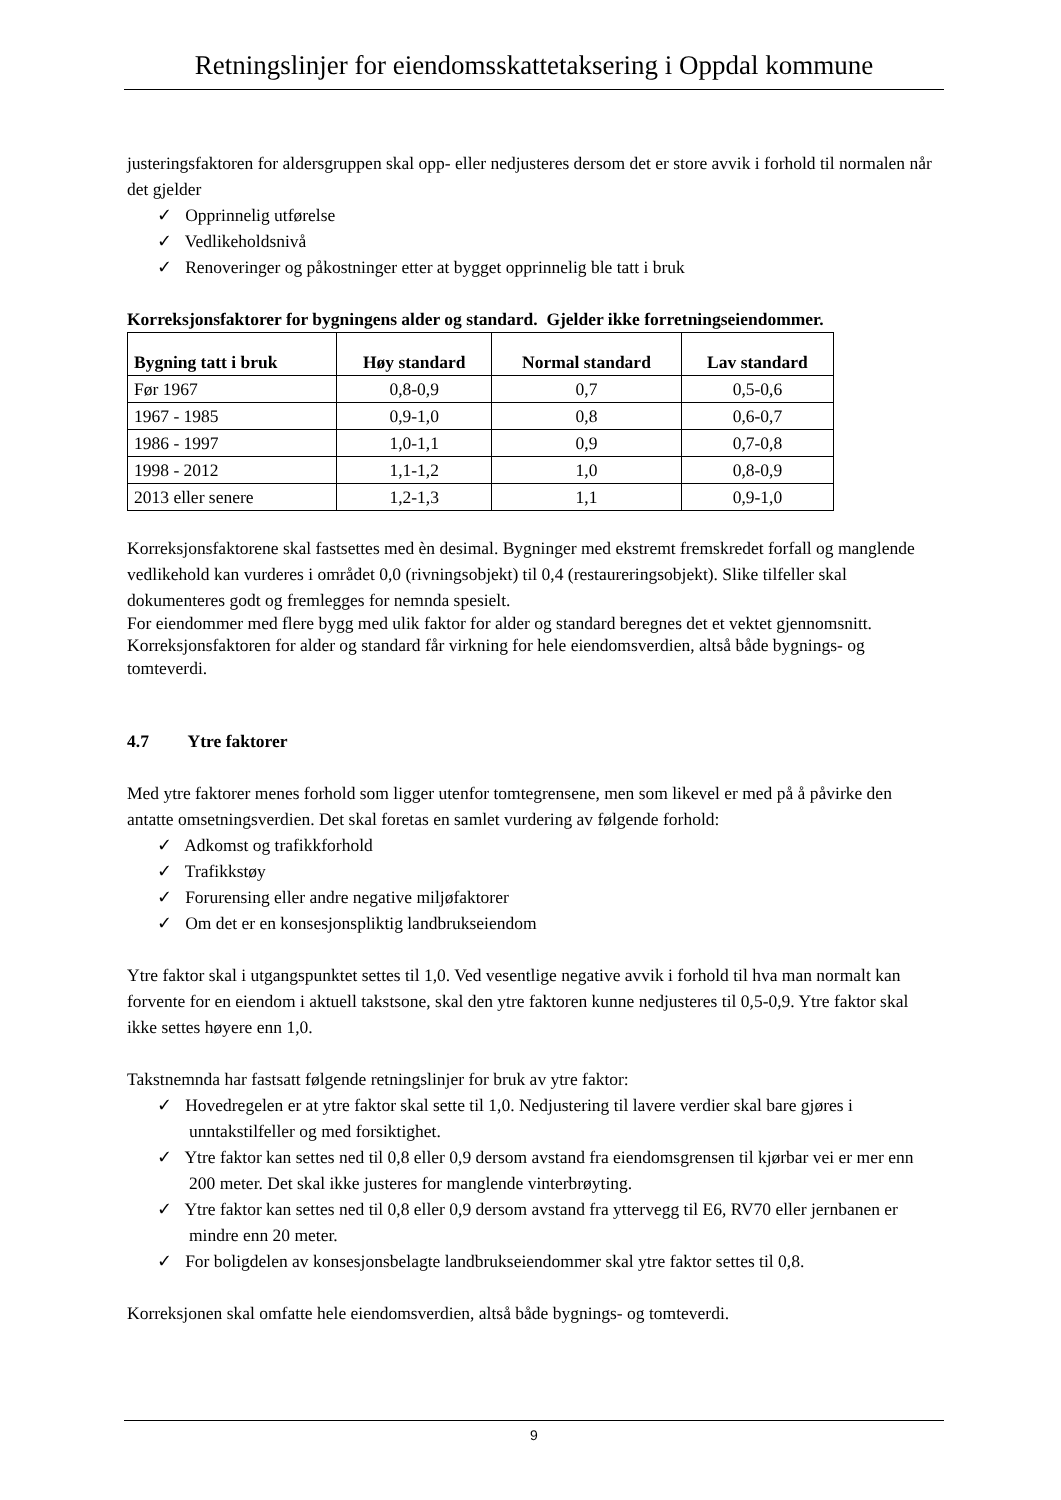Retningslinjer for eiendomsskattetaksering i Oppdal kommune
justeringsfaktoren for aldersgruppen skal opp- eller nedjusteres dersom det er store avvik i forhold til normalen når det gjelder
✓ Opprinnelig utførelse
✓ Vedlikeholdsnivå
✓ Renoveringer og påkostninger etter at bygget opprinnelig ble tatt i bruk
Korreksjonsfaktorer for bygningens alder og standard. Gjelder ikke forretningseiendommer.
| Bygning tatt i bruk | Høy standard | Normal standard | Lav standard |
| --- | --- | --- | --- |
| Før 1967 | 0,8-0,9 | 0,7 | 0,5-0,6 |
| 1967 - 1985 | 0,9-1,0 | 0,8 | 0,6-0,7 |
| 1986 - 1997 | 1,0-1,1 | 0,9 | 0,7-0,8 |
| 1998 - 2012 | 1,1-1,2 | 1,0 | 0,8-0,9 |
| 2013 eller senere | 1,2-1,3 | 1,1 | 0,9-1,0 |
Korreksjonsfaktorene skal fastsettes med èn desimal. Bygninger med ekstremt fremskredet forfall og manglende vedlikehold kan vurderes i området 0,0 (rivningsobjekt) til 0,4 (restaureringsobjekt). Slike tilfeller skal dokumenteres godt og fremlegges for nemnda spesielt.
For eiendommer med flere bygg med ulik faktor for alder og standard beregnes det et vektet gjennomsnitt.
Korreksjonsfaktoren for alder og standard får virkning for hele eiendomsverdien, altså både bygnings- og tomteverdi.
4.7 Ytre faktorer
Med ytre faktorer menes forhold som ligger utenfor tomtegrensene, men som likevel er med på å påvirke den antatte omsetningsverdien. Det skal foretas en samlet vurdering av følgende forhold:
✓ Adkomst og trafikkforhold
✓ Trafikkstøy
✓ Forurensing eller andre negative miljøfaktorer
✓ Om det er en konsesjonspliktig landbrukseiendom
Ytre faktor skal i utgangspunktet settes til 1,0. Ved vesentlige negative avvik i forhold til hva man normalt kan forvente for en eiendom i aktuell takstsone, skal den ytre faktoren kunne nedjusteres til 0,5-0,9. Ytre faktor skal ikke settes høyere enn 1,0.
Takstnemnda har fastsatt følgende retningslinjer for bruk av ytre faktor:
✓ Hovedregelen er at ytre faktor skal sette til 1,0. Nedjustering til lavere verdier skal bare gjøres i unntakstilfeller og med forsiktighet.
✓ Ytre faktor kan settes ned til 0,8 eller 0,9 dersom avstand fra eiendomsgrensen til kjørbar vei er mer enn 200 meter. Det skal ikke justeres for manglende vinterbrøyting.
✓ Ytre faktor kan settes ned til 0,8 eller 0,9 dersom avstand fra yttervegg til E6, RV70 eller jernbanen er mindre enn 20 meter.
✓ For boligdelen av konsesjonsbelagte landbrukseiendommer skal ytre faktor settes til 0,8.
Korreksjonen skal omfatte hele eiendomsverdien, altså både bygnings- og tomteverdi.
9